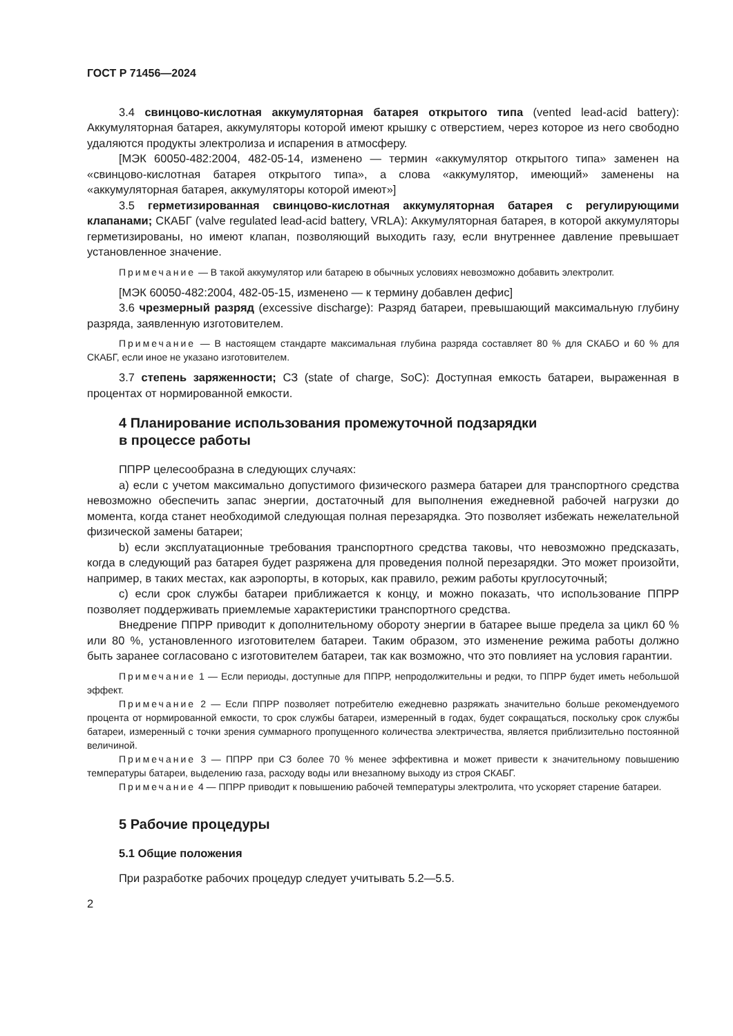ГОСТ Р 71456—2024
3.4 свинцово-кислотная аккумуляторная батарея открытого типа (vented lead-acid battery): Аккумуляторная батарея, аккумуляторы которой имеют крышку с отверстием, через которое из него свободно удаляются продукты электролиза и испарения в атмосферу.
[МЭК 60050-482:2004, 482-05-14, изменено — термин «аккумулятор открытого типа» заменен на «свинцово-кислотная батарея открытого типа», а слова «аккумулятор, имеющий» заменены на «аккумуляторная батарея, аккумуляторы которой имеют»]
3.5 герметизированная свинцово-кислотная аккумуляторная батарея с регулирующими клапанами; СКАБГ (valve regulated lead-acid battery, VRLA): Аккумуляторная батарея, в которой аккумуляторы герметизированы, но имеют клапан, позволяющий выходить газу, если внутреннее давление превышает установленное значение.
Примечание — В такой аккумулятор или батарею в обычных условиях невозможно добавить электролит.
[МЭК 60050-482:2004, 482-05-15, изменено — к термину добавлен дефис]
3.6 чрезмерный разряд (excessive discharge): Разряд батареи, превышающий максимальную глубину разряда, заявленную изготовителем.
Примечание — В настоящем стандарте максимальная глубина разряда составляет 80 % для СКАБО и 60 % для СКАБГ, если иное не указано изготовителем.
3.7 степень заряженности; СЗ (state of charge, SoC): Доступная емкость батареи, выраженная в процентах от нормированной емкости.
4 Планирование использования промежуточной подзарядки
в процессе работы
ППРР целесообразна в следующих случаях:
a) если с учетом максимально допустимого физического размера батареи для транспортного средства невозможно обеспечить запас энергии, достаточный для выполнения ежедневной рабочей нагрузки до момента, когда станет необходимой следующая полная перезарядка. Это позволяет избежать нежелательной физической замены батареи;
b) если эксплуатационные требования транспортного средства таковы, что невозможно предсказать, когда в следующий раз батарея будет разряжена для проведения полной перезарядки. Это может произойти, например, в таких местах, как аэропорты, в которых, как правило, режим работы круглосуточный;
c) если срок службы батареи приближается к концу, и можно показать, что использование ППРР позволяет поддерживать приемлемые характеристики транспортного средства.
Внедрение ППРР приводит к дополнительному обороту энергии в батарее выше предела за цикл 60 % или 80 %, установленного изготовителем батареи. Таким образом, это изменение режима работы должно быть заранее согласовано с изготовителем батареи, так как возможно, что это повлияет на условия гарантии.
Примечание 1 — Если периоды, доступные для ППРР, непродолжительны и редки, то ППРР будет иметь небольшой эффект.
Примечание 2 — Если ППРР позволяет потребителю ежедневно разряжать значительно больше рекомендуемого процента от нормированной емкости, то срок службы батареи, измеренный в годах, будет сокращаться, поскольку срок службы батареи, измеренный с точки зрения суммарного пропущенного количества электричества, является приблизительно постоянной величиной.
Примечание 3 — ППРР при СЗ более 70 % менее эффективна и может привести к значительному повышению температуры батареи, выделению газа, расходу воды или внезапному выходу из строя СКАБГ.
Примечание 4 — ППРР приводит к повышению рабочей температуры электролита, что ускоряет старение батареи.
5 Рабочие процедуры
5.1 Общие положения
При разработке рабочих процедур следует учитывать 5.2—5.5.
2